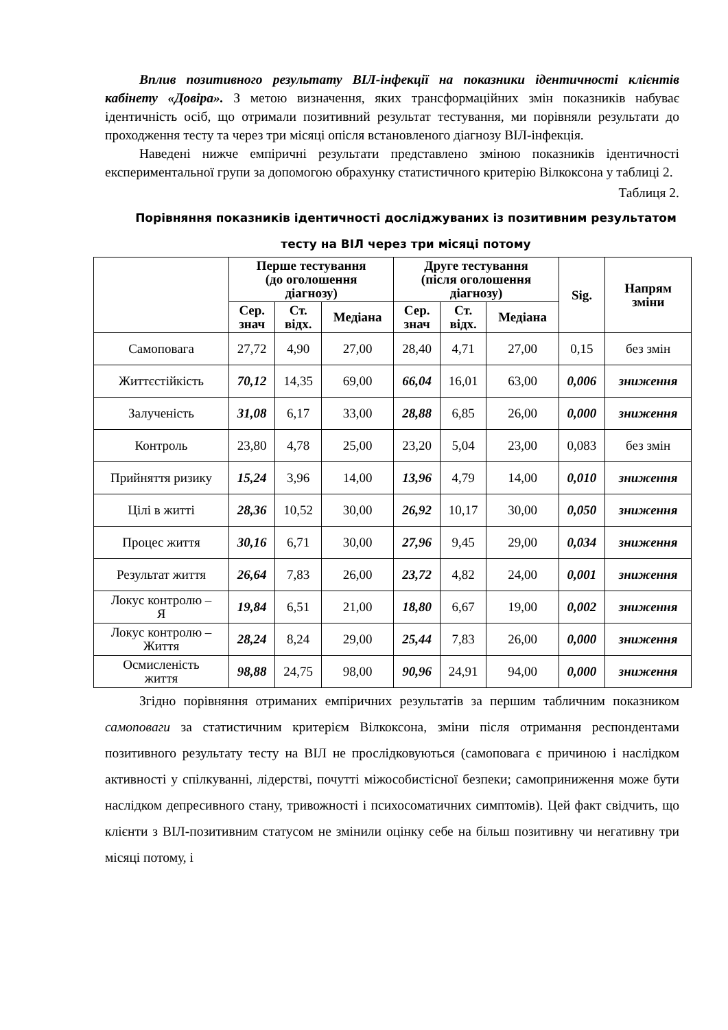Вплив позитивного результату ВІЛ-інфекції на показники ідентичності клієнтів кабінету «Довіра». З метою визначення, яких трансформаційних змін показників набуває ідентичність осіб, що отримали позитивний результат тестування, ми порівняли результати до проходження тесту та через три місяці опісля встановленого діагнозу ВІЛ-інфекція.
Наведені нижче емпіричні результати представлено зміною показників ідентичності експериментальної групи за допомогою обрахунку статистичного критерію Вілкоксона у таблиці 2.
Таблиця 2.
Порівняння показників ідентичності досліджуваних із позитивним результатом тесту на ВІЛ через три місяці потому
| | Перше тестування (до оголошення діагнозу) | | | Друге тестування (після оголошення діагнозу) | | | Sig. | Напрям зміни |
| --- | --- | --- | --- | --- | --- | --- | --- | --- |
| | Сер. знач | Ст. відх. | Медіана | Сер. знач | Ст. відх. | Медіана | | |
| Самоповага | 27,72 | 4,90 | 27,00 | 28,40 | 4,71 | 27,00 | 0,15 | без змін |
| Життєстійкість | 70,12 | 14,35 | 69,00 | 66,04 | 16,01 | 63,00 | 0,006 | зниження |
| Залученість | 31,08 | 6,17 | 33,00 | 28,88 | 6,85 | 26,00 | 0,000 | зниження |
| Контроль | 23,80 | 4,78 | 25,00 | 23,20 | 5,04 | 23,00 | 0,083 | без змін |
| Прийняття ризику | 15,24 | 3,96 | 14,00 | 13,96 | 4,79 | 14,00 | 0,010 | зниження |
| Цілі в житті | 28,36 | 10,52 | 30,00 | 26,92 | 10,17 | 30,00 | 0,050 | зниження |
| Процес життя | 30,16 | 6,71 | 30,00 | 27,96 | 9,45 | 29,00 | 0,034 | зниження |
| Результат життя | 26,64 | 7,83 | 26,00 | 23,72 | 4,82 | 24,00 | 0,001 | зниження |
| Локус контролю – Я | 19,84 | 6,51 | 21,00 | 18,80 | 6,67 | 19,00 | 0,002 | зниження |
| Локус контролю – Життя | 28,24 | 8,24 | 29,00 | 25,44 | 7,83 | 26,00 | 0,000 | зниження |
| Осмисленість життя | 98,88 | 24,75 | 98,00 | 90,96 | 24,91 | 94,00 | 0,000 | зниження |
Згідно порівняння отриманих емпіричних результатів за першим табличним показником самоповаги за статистичним критерієм Вілкоксона, зміни після отримання респондентами позитивного результату тесту на ВІЛ не прослідковуються (самоповага є причиною і наслідком активності у спілкуванні, лідерстві, почутті міжособистісної безпеки; самоприниження може бути наслідком депресивного стану, тривожності і психосоматичних симптомів). Цей факт свідчить, що клієнти з ВІЛ-позитивним статусом не змінили оцінку себе на більш позитивну чи негативну три місяці потому, і